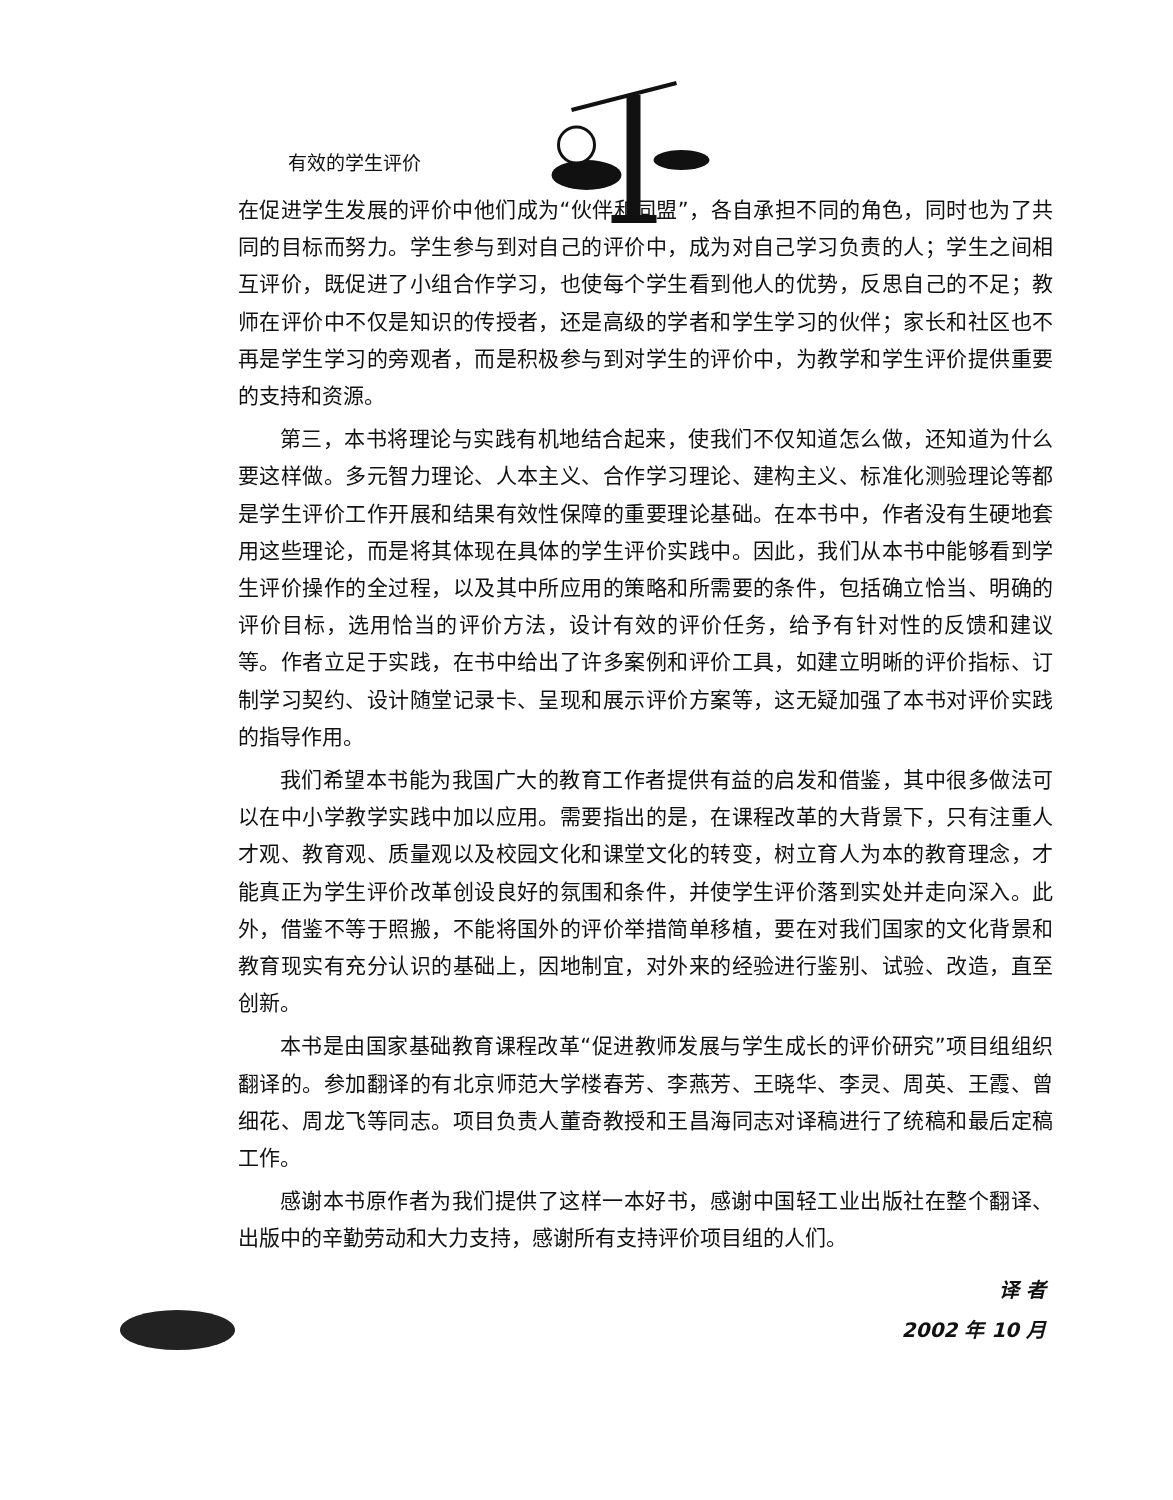有效的学生评价
在促进学生发展的评价中他们成为“伙伴和同盟”，各自承担不同的角色，同时也为了共同的目标而努力。学生参与到对自己的评价中，成为对自己学习负责的人；学生之间相互评价，既促进了小组合作学习，也使每个学生看到他人的优势，反思自己的不足；教师在评价中不仅是知识的传授者，还是高级的学者和学生学习的伙伴；家长和社区也不再是学生学习的旁观者，而是积极参与到对学生的评价中，为教学和学生评价提供重要的支持和资源。
第三，本书将理论与实践有机地结合起来，使我们不仅知道怎么做，还知道为什么要这样做。多元智力理论、人本主义、合作学习理论、建构主义、标准化测验理论等都是学生评价工作开展和结果有效性保障的重要理论基础。在本书中，作者没有生硬地套用这些理论，而是将其体现在具体的学生评价实践中。因此，我们从本书中能够看到学生评价操作的全过程，以及其中所应用的策略和所需要的条件，包括确立恰当、明确的评价目标，选用恰当的评价方法，设计有效的评价任务，给予有针对性的反馈和建议等。作者立足于实践，在书中给出了许多案例和评价工具，如建立明晰的评价指标、订制学习契约、设计随堂记录卡、呈现和展示评价方案等，这无疑加强了本书对评价实践的指导作用。
我们希望本书能为我国广大的教育工作者提供有益的启发和借鉴，其中很多做法可以在中小学教学实践中加以应用。需要指出的是，在课程改革的大背景下，只有注重人才观、教育观、质量观以及校园文化和课堂文化的转变，树立育人为本的教育理念，才能真正为学生评价改革创设良好的氛围和条件，并使学生评价落到实处并走向深入。此外，借鉴不等于照搬，不能将国外的评价举措简单移植，要在对我们国家的文化背景和教育现实有充分认识的基础上，因地制宜，对外来的经验进行鉴别、试验、改造，直至创新。
本书是由国家基础教育课程改革“促进教师发展与学生成长的评价研究”项目组组织翻译的。参加翻译的有北京师范大学楼春芳、李燕芳、王晓华、李灵、周英、王霞、曾细花、周龙飞等同志。项目负责人董奇教授和王昌海同志对译稿进行了统稿和最后定稿工作。
感谢本书原作者为我们提供了这样一本好书，感谢中国轻工业出版社在整个翻译、出版中的辛勤劳动和大力支持，感谢所有支持评价项目组的人们。
译 者
2002 年 10 月